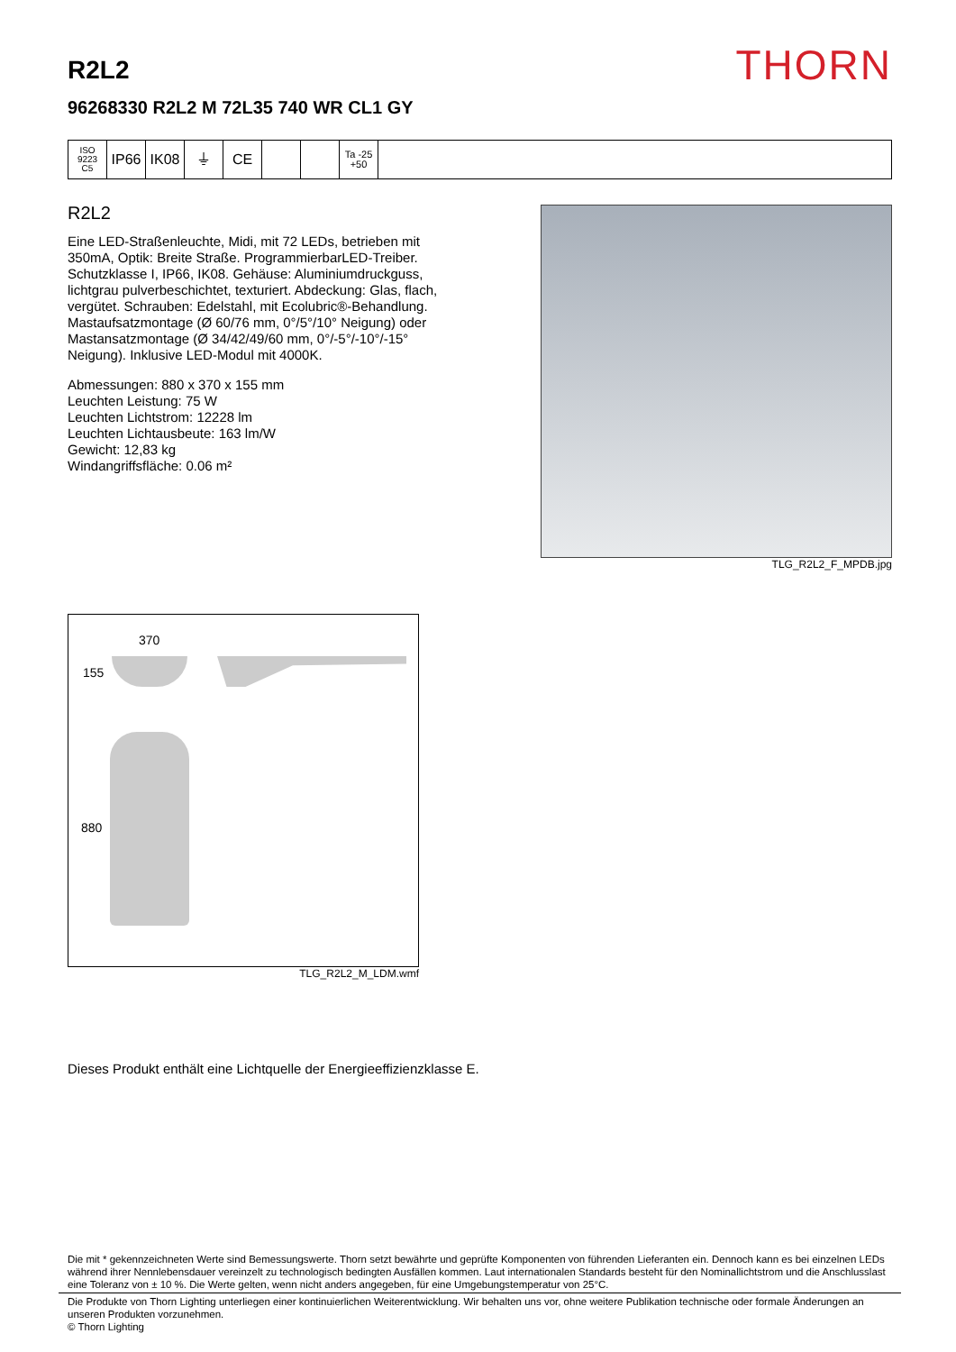THORN
R2L2
96268330 R2L2 M 72L35 740 WR CL1 GY
ISO 9223
C5
IP66 IK08 ⏚ CE
Ta -25
+50
R2L2
Eine LED-Straßenleuchte, Midi, mit 72 LEDs, betrieben mit 350mA, Optik: Breite Straße. ProgrammierbarLED-Treiber. Schutzklasse I, IP66, IK08. Gehäuse: Aluminiumdruckguss, lichtgrau pulverbeschichtet, texturiert. Abdeckung: Glas, flach, vergütet. Schrauben: Edelstahl, mit Ecolubric®-Behandlung. Mastaufsatzmontage (Ø 60/76 mm, 0°/5°/10° Neigung) oder Mastansatzmontage (Ø 34/42/49/60 mm, 0°/-5°/-10°/-15° Neigung). Inklusive LED-Modul mit 4000K.
Abmessungen: 880 x 370 x 155 mm
Leuchten Leistung: 75 W
Leuchten Lichtstrom: 12228 lm
Leuchten Lichtausbeute: 163 lm/W
Gewicht: 12,83 kg
Windangriffsfläche: 0.06 m²
TLG_R2L2_F_MPDB.jpg
370
155
880
TLG_R2L2_M_LDM.wmf
Dieses Produkt enthält eine Lichtquelle der Energieeffizienzklasse E.
Die mit * gekennzeichneten Werte sind Bemessungswerte. Thorn setzt bewährte und geprüfte Komponenten von führenden Lieferanten ein. Dennoch kann es bei einzelnen LEDs während ihrer Nennlebensdauer vereinzelt zu technologisch bedingten Ausfällen kommen. Laut internationalen Standards besteht für den Nominallichtstrom und die Anschlusslast eine Toleranz von ± 10 %. Die Werte gelten, wenn nicht anders angegeben, für eine Umgebungstemperatur von 25°C.
Die Produkte von Thorn Lighting unterliegen einer kontinuierlichen Weiterentwicklung. Wir behalten uns vor, ohne weitere Publikation technische oder formale Änderungen an unseren Produkten vorzunehmen.
© Thorn Lighting